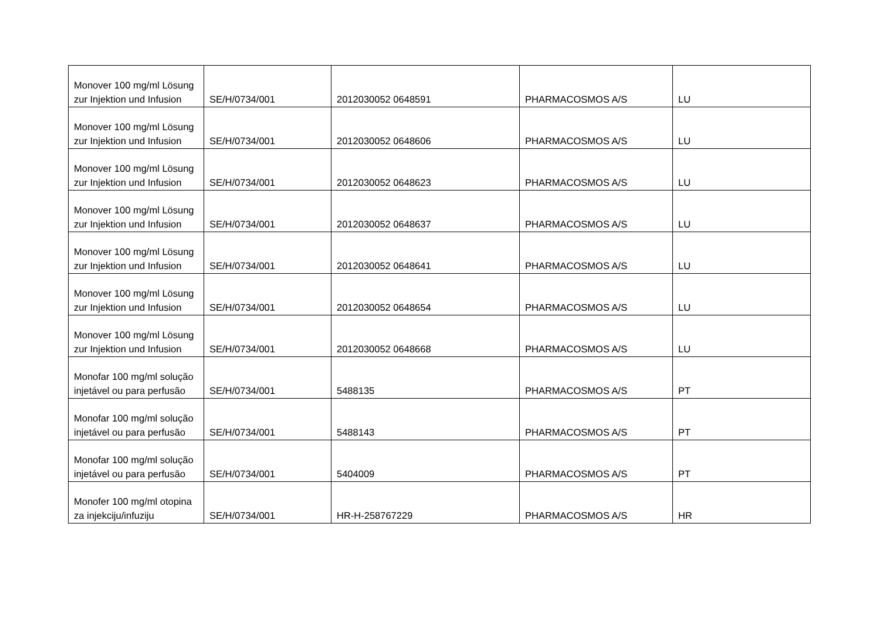| Monover 100 mg/ml Lösung zur Injektion und Infusion | SE/H/0734/001 | 2012030052 0648591 | PHARMACOSMOS A/S | LU |
| Monover 100 mg/ml Lösung zur Injektion und Infusion | SE/H/0734/001 | 2012030052 0648606 | PHARMACOSMOS A/S | LU |
| Monover 100 mg/ml Lösung zur Injektion und Infusion | SE/H/0734/001 | 2012030052 0648623 | PHARMACOSMOS A/S | LU |
| Monover 100 mg/ml Lösung zur Injektion und Infusion | SE/H/0734/001 | 2012030052 0648637 | PHARMACOSMOS A/S | LU |
| Monover 100 mg/ml Lösung zur Injektion und Infusion | SE/H/0734/001 | 2012030052 0648641 | PHARMACOSMOS A/S | LU |
| Monover 100 mg/ml Lösung zur Injektion und Infusion | SE/H/0734/001 | 2012030052 0648654 | PHARMACOSMOS A/S | LU |
| Monover 100 mg/ml Lösung zur Injektion und Infusion | SE/H/0734/001 | 2012030052 0648668 | PHARMACOSMOS A/S | LU |
| Monofar 100 mg/ml solução injetável ou para perfusão | SE/H/0734/001 | 5488135 | PHARMACOSMOS A/S | PT |
| Monofar 100 mg/ml solução injetável ou para perfusão | SE/H/0734/001 | 5488143 | PHARMACOSMOS A/S | PT |
| Monofar 100 mg/ml solução injetável ou para perfusão | SE/H/0734/001 | 5404009 | PHARMACOSMOS A/S | PT |
| Monofer 100 mg/ml otopina za injekciju/infuziju | SE/H/0734/001 | HR-H-258767229 | PHARMACOSMOS A/S | HR |